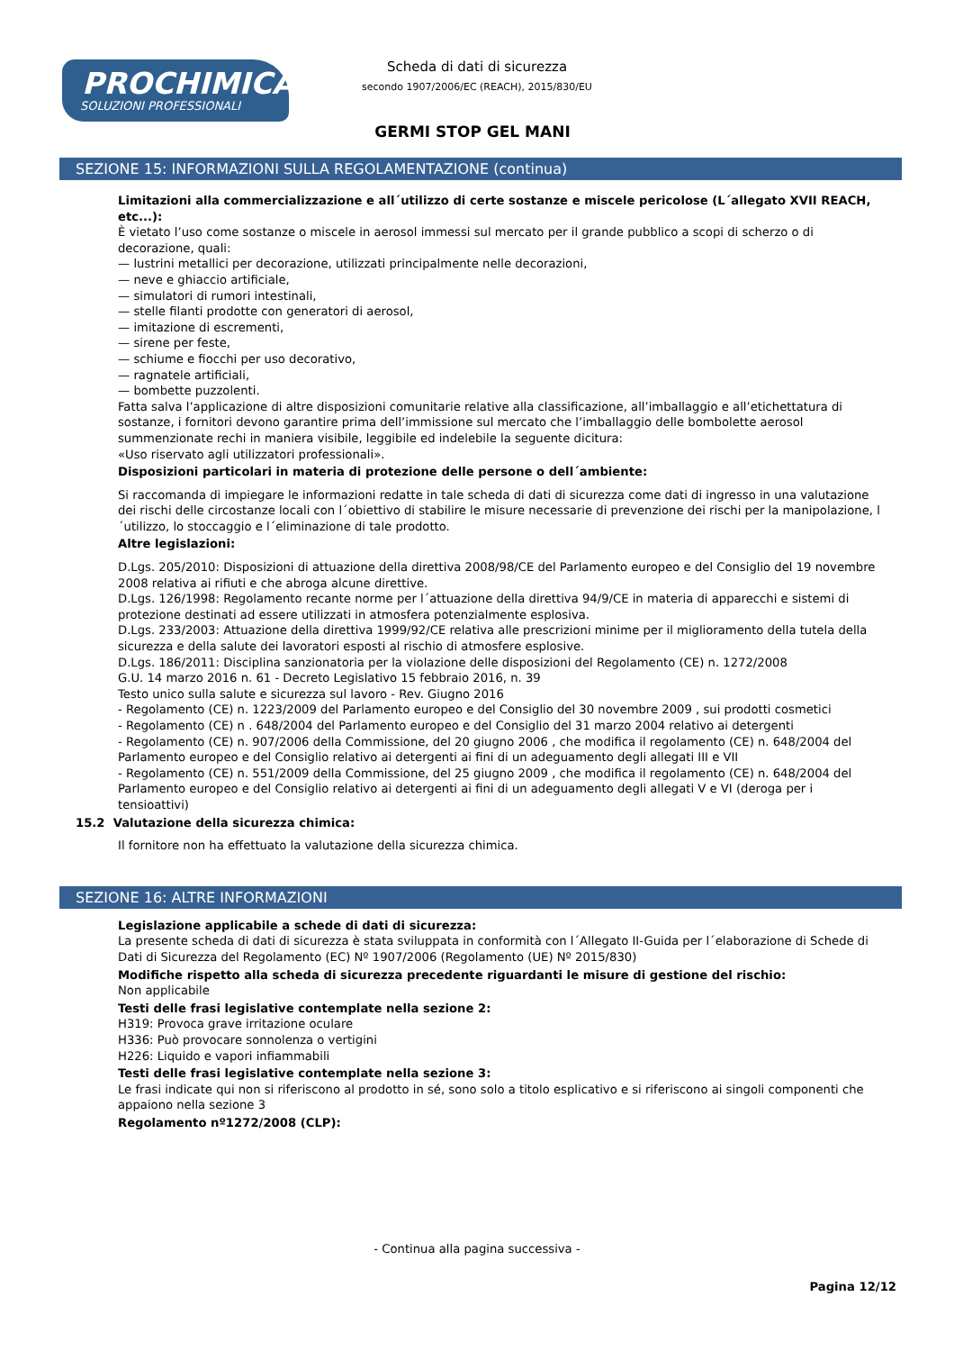PROCHIMICA
SOLUZIONI PROFESSIONALI
Scheda di dati di sicurezza
secondo 1907/2006/EC (REACH), 2015/830/EU
GERMI STOP GEL MANI
SEZIONE 15: INFORMAZIONI SULLA REGOLAMENTAZIONE (continua)
Limitazioni alla commercializzazione e all´utilizzo di certe sostanze e miscele pericolose (L´allegato XVII REACH, etc...):
È vietato l’uso come sostanze o miscele in aerosol immessi sul mercato per il grande pubblico a scopi di scherzo o di decorazione, quali:
— lustrini metallici per decorazione, utilizzati principalmente nelle decorazioni,
— neve e ghiaccio artificiale,
— simulatori di rumori intestinali,
— stelle filanti prodotte con generatori di aerosol,
— imitazione di escrementi,
— sirene per feste,
— schiume e fiocchi per uso decorativo,
— ragnatele artificiali,
— bombette puzzolenti.
Fatta salva l’applicazione di altre disposizioni comunitarie relative alla classificazione, all’imballaggio e all’etichettatura di sostanze, i fornitori devono garantire prima dell’immissione sul mercato che l’imballaggio delle bombolette aerosol summenzionate rechi in maniera visibile, leggibile ed indelebile la seguente dicitura:
«Uso riservato agli utilizzatori professionali».
Disposizioni particolari in materia di protezione delle persone o dell´ambiente:
Si raccomanda di impiegare le informazioni redatte in tale scheda di dati di sicurezza come dati di ingresso in una valutazione dei rischi delle circostanze locali con l´obiettivo di stabilire le misure necessarie di prevenzione dei rischi per la manipolazione, l´utilizzo, lo stoccaggio e l´eliminazione di tale prodotto.
Altre legislazioni:
D.Lgs. 205/2010: Disposizioni di attuazione della direttiva 2008/98/CE del Parlamento europeo e del Consiglio del 19 novembre 2008 relativa ai rifiuti e che abroga alcune direttive.
D.Lgs. 126/1998: Regolamento recante norme per l´attuazione della direttiva 94/9/CE in materia di apparecchi e sistemi di protezione destinati ad essere utilizzati in atmosfera potenzialmente esplosiva.
D.Lgs. 233/2003: Attuazione della direttiva 1999/92/CE relativa alle prescrizioni minime per il miglioramento della tutela della sicurezza e della salute dei lavoratori esposti al rischio di atmosfere esplosive.
D.Lgs. 186/2011: Disciplina sanzionatoria per la violazione delle disposizioni del Regolamento (CE) n. 1272/2008
G.U. 14 marzo 2016 n. 61 - Decreto Legislativo 15 febbraio 2016, n. 39
Testo unico sulla salute e sicurezza sul lavoro - Rev. Giugno 2016
- Regolamento (CE) n. 1223/2009 del Parlamento europeo e del Consiglio del 30 novembre 2009 , sui prodotti cosmetici
- Regolamento (CE) n . 648/2004 del Parlamento europeo e del Consiglio del 31 marzo 2004 relativo ai detergenti
- Regolamento (CE) n. 907/2006 della Commissione, del 20 giugno 2006 , che modifica il regolamento (CE) n. 648/2004 del Parlamento europeo e del Consiglio relativo ai detergenti ai fini di un adeguamento degli allegati III e VII
- Regolamento (CE) n. 551/2009 della Commissione, del 25 giugno 2009 , che modifica il regolamento (CE) n. 648/2004 del Parlamento europeo e del Consiglio relativo ai detergenti ai fini di un adeguamento degli allegati V e VI (deroga per i tensioattivi)
15.2 Valutazione della sicurezza chimica:
Il fornitore non ha effettuato la valutazione della sicurezza chimica.
SEZIONE 16: ALTRE INFORMAZIONI
Legislazione applicabile a schede di dati di sicurezza:
La presente scheda di dati di sicurezza è stata sviluppata in conformità con l´Allegato II-Guida per l´elaborazione di Schede di Dati di Sicurezza del Regolamento (EC) Nº 1907/2006 (Regolamento (UE) Nº 2015/830)
Modifiche rispetto alla scheda di sicurezza precedente riguardanti le misure di gestione del rischio:
Non applicabile
Testi delle frasi legislative contemplate nella sezione 2:
H319: Provoca grave irritazione oculare
H336: Può provocare sonnolenza o vertigini
H226: Liquido e vapori infiammabili
Testi delle frasi legislative contemplate nella sezione 3:
Le frasi indicate qui non si riferiscono al prodotto in sé, sono solo a titolo esplicativo e si riferiscono ai singoli componenti che appaiono nella sezione 3
Regolamento nº1272/2008 (CLP):
- Continua alla pagina successiva -
Pagina 12/12